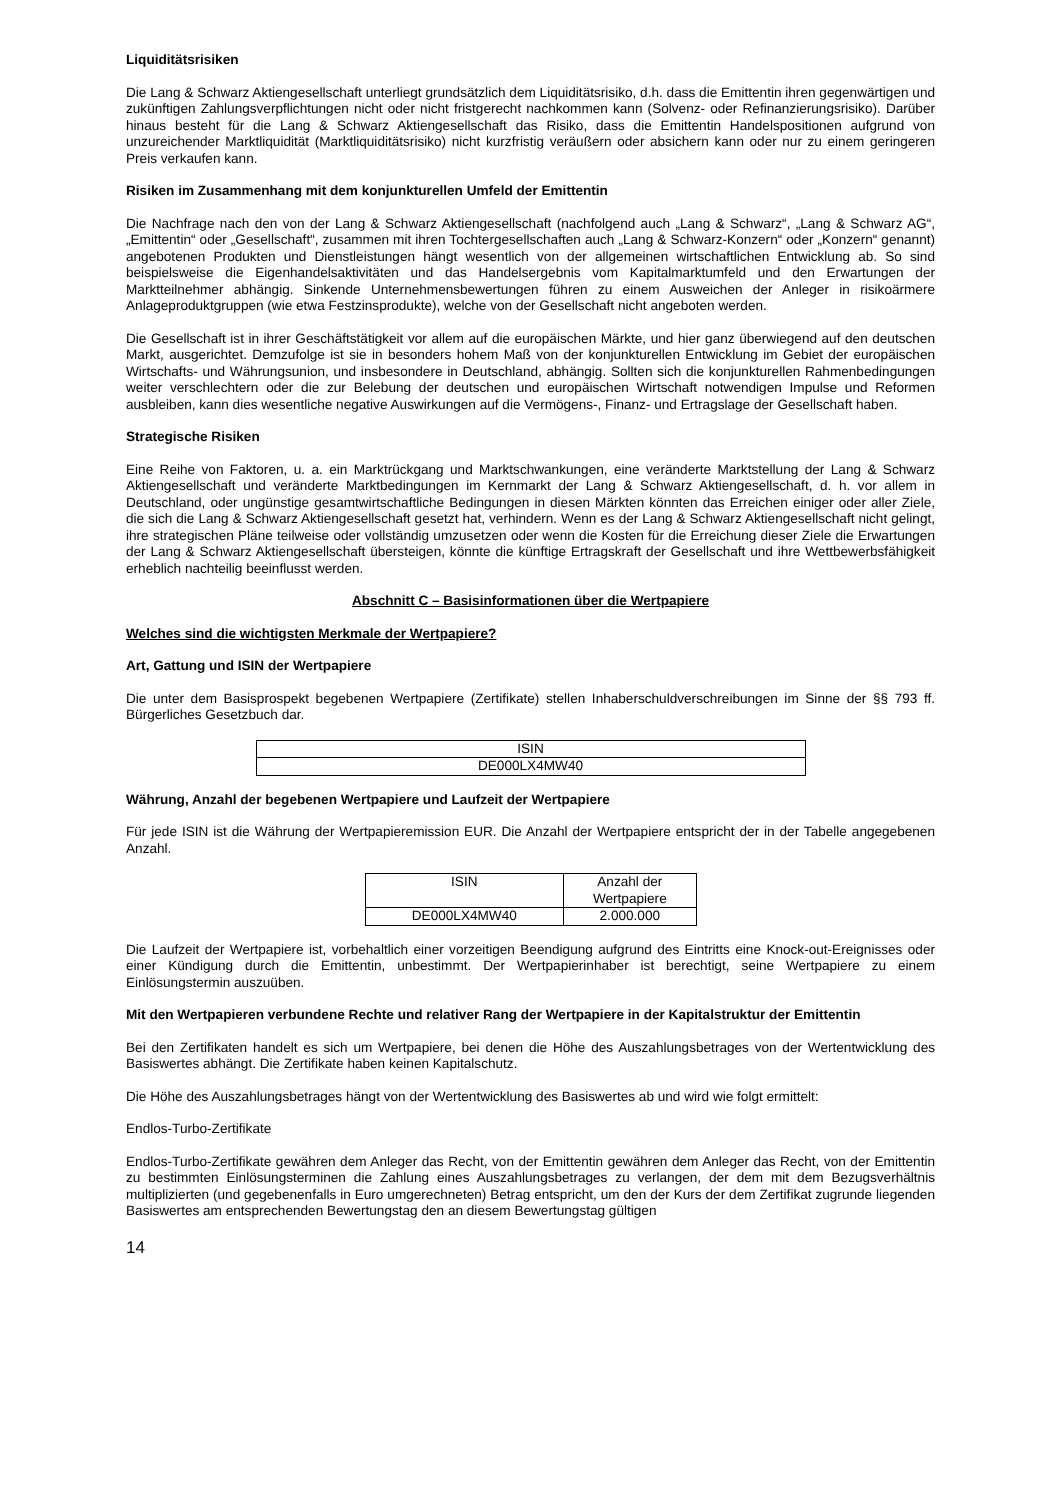Liquiditätsrisiken
Die Lang & Schwarz Aktiengesellschaft unterliegt grundsätzlich dem Liquiditätsrisiko, d.h. dass die Emittentin ihren gegenwärtigen und zukünftigen Zahlungsverpflichtungen nicht oder nicht fristgerecht nachkommen kann (Solvenz- oder Refinanzierungsrisiko). Darüber hinaus besteht für die Lang & Schwarz Aktiengesellschaft das Risiko, dass die Emittentin Handelspositionen aufgrund von unzureichender Marktliquidität (Marktliquiditätsrisiko) nicht kurzfristig veräußern oder absichern kann oder nur zu einem geringeren Preis verkaufen kann.
Risiken im Zusammenhang mit dem konjunkturellen Umfeld der Emittentin
Die Nachfrage nach den von der Lang & Schwarz Aktiengesellschaft (nachfolgend auch „Lang & Schwarz“, „Lang & Schwarz AG“, „Emittentin“ oder „Gesellschaft“, zusammen mit ihren Tochtergesellschaften auch „Lang & Schwarz-Konzern“ oder „Konzern“ genannt) angebotenen Produkten und Dienstleistungen hängt wesentlich von der allgemeinen wirtschaftlichen Entwicklung ab. So sind beispielsweise die Eigenhandelsaktivitäten und das Handelsergebnis vom Kapitalmarktumfeld und den Erwartungen der Marktteilnehmer abhängig. Sinkende Unternehmensbewertungen führen zu einem Ausweichen der Anleger in risikoärmere Anlageproduktgruppen (wie etwa Festzinsprodukte), welche von der Gesellschaft nicht angeboten werden.
Die Gesellschaft ist in ihrer Geschäftstätigkeit vor allem auf die europäischen Märkte, und hier ganz überwiegend auf den deutschen Markt, ausgerichtet. Demzufolge ist sie in besonders hohem Maß von der konjunkturellen Entwicklung im Gebiet der europäischen Wirtschafts- und Währungsunion, und insbesondere in Deutschland, abhängig. Sollten sich die konjunkturellen Rahmenbedingungen weiter verschlechtern oder die zur Belebung der deutschen und europäischen Wirtschaft notwendigen Impulse und Reformen ausbleiben, kann dies wesentliche negative Auswirkungen auf die Vermögens-, Finanz- und Ertragslage der Gesellschaft haben.
Strategische Risiken
Eine Reihe von Faktoren, u. a. ein Marktrückgang und Marktschwankungen, eine veränderte Marktstellung der Lang & Schwarz Aktiengesellschaft und veränderte Marktbedingungen im Kernmarkt der Lang & Schwarz Aktiengesellschaft, d. h. vor allem in Deutschland, oder ungünstige gesamtwirtschaftliche Bedingungen in diesen Märkten könnten das Erreichen einiger oder aller Ziele, die sich die Lang & Schwarz Aktiengesellschaft gesetzt hat, verhindern. Wenn es der Lang & Schwarz Aktiengesellschaft nicht gelingt, ihre strategischen Pläne teilweise oder vollständig umzusetzen oder wenn die Kosten für die Erreichung dieser Ziele die Erwartungen der Lang & Schwarz Aktiengesellschaft übersteigen, könnte die künftige Ertragskraft der Gesellschaft und ihre Wettbewerbsfähigkeit erheblich nachteilig beeinflusst werden.
Abschnitt C – Basisinformationen über die Wertpapiere
Welches sind die wichtigsten Merkmale der Wertpapiere?
Art, Gattung und ISIN der Wertpapiere
Die unter dem Basisprospekt begebenen Wertpapiere (Zertifikate) stellen Inhaberschuldverschreibungen im Sinne der §§ 793 ff. Bürgerliches Gesetzbuch dar.
| ISIN |
| DE000LX4MW40 |
Währung, Anzahl der begebenen Wertpapiere und Laufzeit der Wertpapiere
Für jede ISIN ist die Währung der Wertpapieremission EUR. Die Anzahl der Wertpapiere entspricht der in der Tabelle angegebenen Anzahl.
| ISIN | Anzahl der Wertpapiere |
| DE000LX4MW40 | 2.000.000 |
Die Laufzeit der Wertpapiere ist, vorbehaltlich einer vorzeitigen Beendigung aufgrund des Eintritts eine Knock-out-Ereignisses oder einer Kündigung durch die Emittentin, unbestimmt. Der Wertpapierinhaber ist berechtigt, seine Wertpapiere zu einem Einlösungstermin auszuüben.
Mit den Wertpapieren verbundene Rechte und relativer Rang der Wertpapiere in der Kapitalstruktur der Emittentin
Bei den Zertifikaten handelt es sich um Wertpapiere, bei denen die Höhe des Auszahlungsbetrages von der Wertentwicklung des Basiswertes abhängt. Die Zertifikate haben keinen Kapitalschutz.
Die Höhe des Auszahlungsbetrages hängt von der Wertentwicklung des Basiswertes ab und wird wie folgt ermittelt:
Endlos-Turbo-Zertifikate
Endlos-Turbo-Zertifikate gewähren dem Anleger das Recht, von der Emittentin gewähren dem Anleger das Recht, von der Emittentin zu bestimmten Einlösungsterminen die Zahlung eines Auszahlungsbetrages zu verlangen, der dem mit dem Bezugsverhältnis multiplizierten (und gegebenenfalls in Euro umgerechneten) Betrag entspricht, um den der Kurs der dem Zertifikat zugrunde liegenden Basiswertes am entsprechenden Bewertungstag den an diesem Bewertungstag gültigen
14